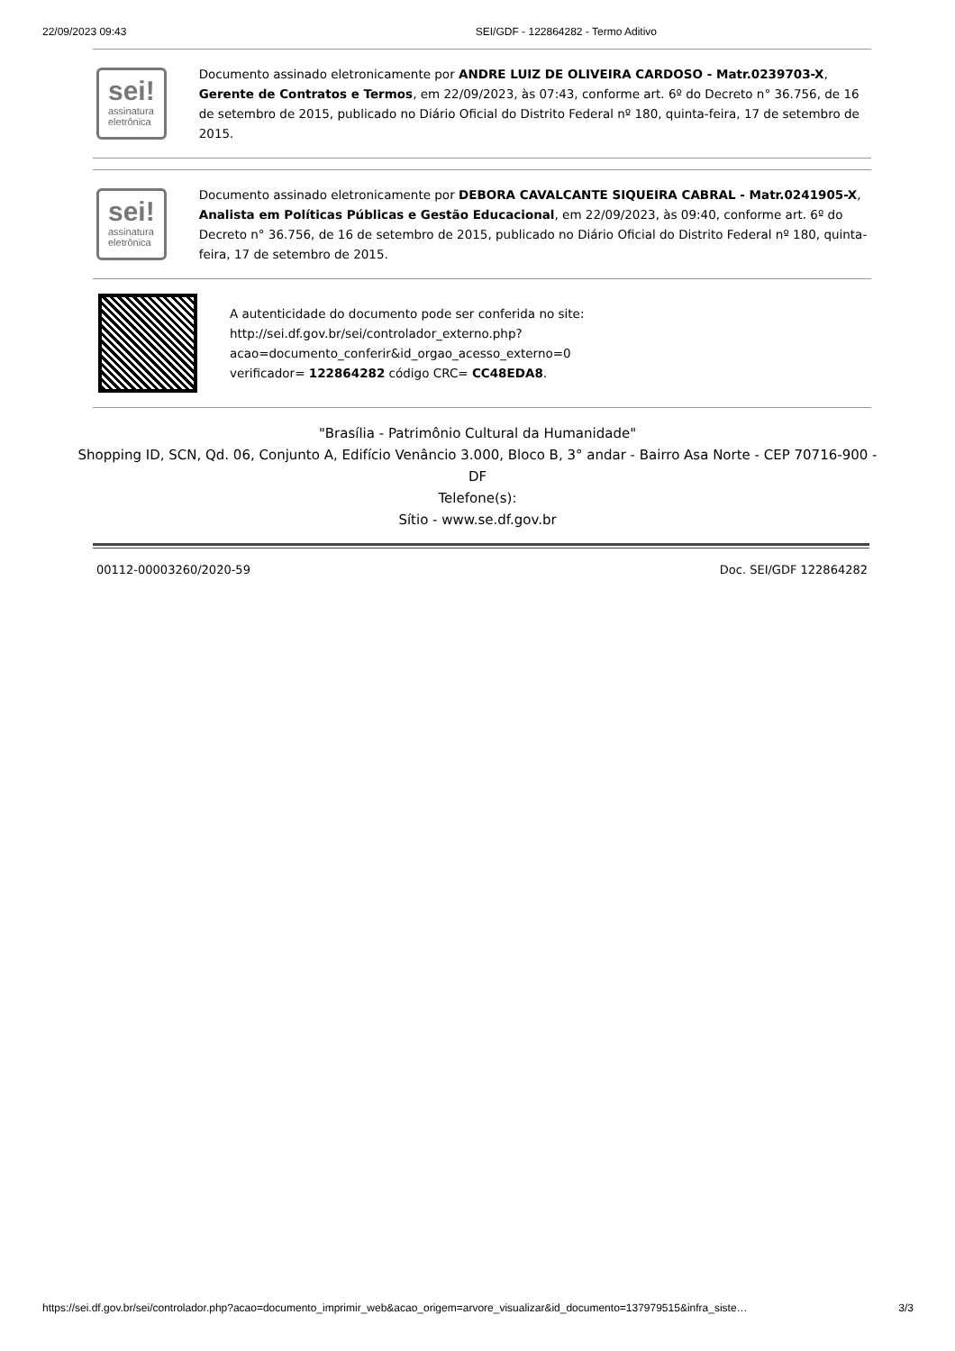22/09/2023 09:43 SEI/GDF - 122864282 - Termo Aditivo
sei!
assinatura
eletrônica
Documento assinado eletronicamente por ANDRE LUIZ DE OLIVEIRA CARDOSO - Matr.0239703-X, Gerente de Contratos e Termos, em 22/09/2023, às 07:43, conforme art. 6º do Decreto n° 36.756, de 16 de setembro de 2015, publicado no Diário Oficial do Distrito Federal nº 180, quinta-feira, 17 de setembro de 2015.
sei!
assinatura
eletrônica
Documento assinado eletronicamente por DEBORA CAVALCANTE SIQUEIRA CABRAL - Matr.0241905-X, Analista em Políticas Públicas e Gestão Educacional, em 22/09/2023, às 09:40, conforme art. 6º do Decreto n° 36.756, de 16 de setembro de 2015, publicado no Diário Oficial do Distrito Federal nº 180, quinta-feira, 17 de setembro de 2015.
A autenticidade do documento pode ser conferida no site:
http://sei.df.gov.br/sei/controlador_externo.php?
acao=documento_conferir&id_orgao_acesso_externo=0
verificador= 122864282 código CRC= CC48EDA8.
"Brasília - Patrimônio Cultural da Humanidade"
Shopping ID, SCN, Qd. 06, Conjunto A, Edifício Venâncio 3.000, Bloco B, 3° andar - Bairro Asa Norte - CEP 70716-900 -
DF
Telefone(s):
Sítio - www.se.df.gov.br
00112-00003260/2020-59 Doc. SEI/GDF 122864282
https://sei.df.gov.br/sei/controlador.php?acao=documento_imprimir_web&acao_origem=arvore_visualizar&id_documento=137979515&infra_siste… 3/3